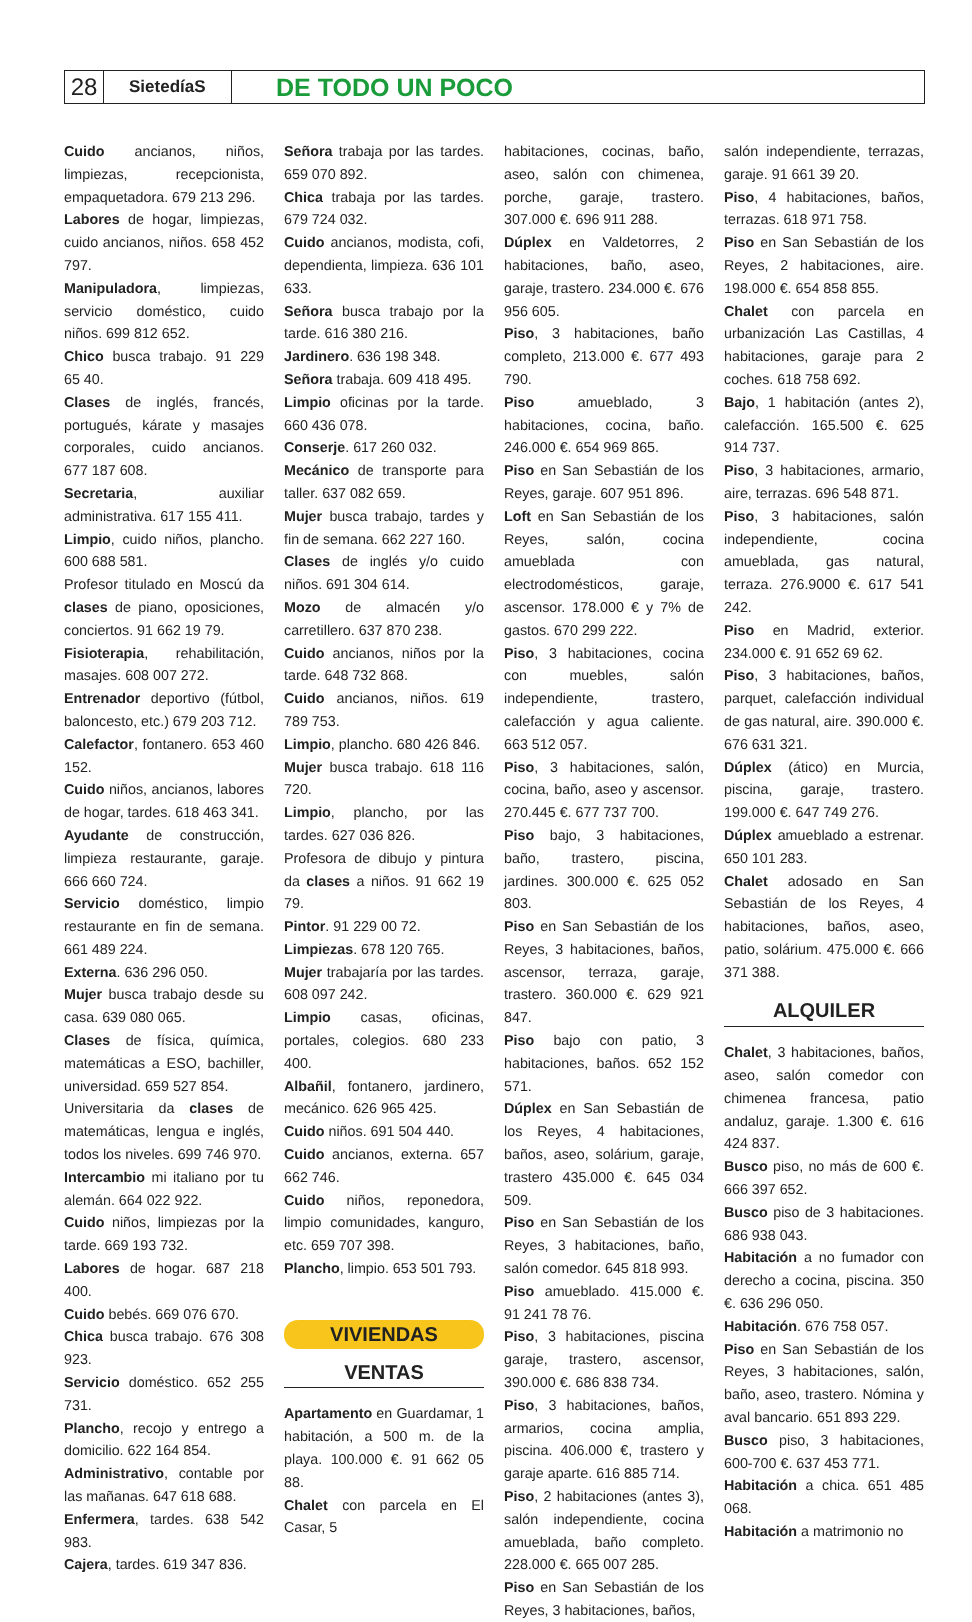28
SietedíaS
DE TODO UN POCO
Cuido ancianos, niños, limpiezas, recepcionista, empaquetadora. 679 213 296.
Labores de hogar, limpiezas, cuido ancianos, niños. 658 452 797.
Manipuladora, limpiezas, servicio doméstico, cuido niños. 699 812 652.
Chico busca trabajo. 91 229 65 40.
Clases de inglés, francés, portugués, kárate y masajes corporales, cuido ancianos. 677 187 608.
Secretaria, auxiliar administrativa. 617 155 411.
Limpio, cuido niños, plancho. 600 688 581.
Profesor titulado en Moscú da clases de piano, oposiciones, conciertos. 91 662 19 79.
Fisioterapia, rehabilitación, masajes. 608 007 272.
Entrenador deportivo (fútbol, baloncesto, etc.) 679 203 712.
Calefactor, fontanero. 653 460 152.
Cuido niños, ancianos, labores de hogar, tardes. 618 463 341.
Ayudante de construcción, limpieza restaurante, garaje. 666 660 724.
Servicio doméstico, limpio restaurante en fin de semana. 661 489 224.
Externa. 636 296 050.
Mujer busca trabajo desde su casa. 639 080 065.
Clases de física, química, matemáticas a ESO, bachiller, universidad. 659 527 854.
Universitaria da clases de matemáticas, lengua e inglés, todos los niveles. 699 746 970.
Intercambio mi italiano por tu alemán. 664 022 922.
Cuido niños, limpiezas por la tarde. 669 193 732.
Labores de hogar. 687 218 400.
Cuido bebés. 669 076 670.
Chica busca trabajo. 676 308 923.
Servicio doméstico. 652 255 731.
Plancho, recojo y entrego a domicilio. 622 164 854.
Administrativo, contable por las mañanas. 647 618 688.
Enfermera, tardes. 638 542 983.
Cajera, tardes. 619 347 836.
Señora trabaja por las tardes. 659 070 892.
Chica trabaja por las tardes. 679 724 032.
Cuido ancianos, modista, cofi, dependienta, limpieza. 636 101 633.
Señora busca trabajo por la tarde. 616 380 216.
Jardinero. 636 198 348.
Señora trabaja. 609 418 495.
Limpio oficinas por la tarde. 660 436 078.
Conserje. 617 260 032.
Mecánico de transporte para taller. 637 082 659.
Mujer busca trabajo, tardes y fin de semana. 662 227 160.
Clases de inglés y/o cuido niños. 691 304 614.
Mozo de almacén y/o carretillero. 637 870 238.
Cuido ancianos, niños por la tarde. 648 732 868.
Cuido ancianos, niños. 619 789 753.
Limpio, plancho. 680 426 846.
Mujer busca trabajo. 618 116 720.
Limpio, plancho, por las tardes. 627 036 826.
Profesora de dibujo y pintura da clases a niños. 91 662 19 79.
Pintor. 91 229 00 72.
Limpiezas. 678 120 765.
Mujer trabajaría por las tardes. 608 097 242.
Limpio casas, oficinas, portales, colegios. 680 233 400.
Albañil, fontanero, jardinero, mecánico. 626 965 425.
Cuido niños. 691 504 440.
Cuido ancianos, externa. 657 662 746.
Cuido niños, reponedora, limpio comunidades, kanguro, etc. 659 707 398.
Plancho, limpio. 653 501 793.
VIVIENDAS
VENTAS
Apartamento en Guardamar, 1 habitación, a 500 m. de la playa. 100.000 €. 91 662 05 88.
Chalet con parcela en El Casar, 5
habitaciones, cocinas, baño, aseo, salón con chimenea, porche, garaje, trastero. 307.000 €. 696 911 288.
Dúplex en Valdetorres, 2 habitaciones, baño, aseo, garaje, trastero. 234.000 €. 676 956 605.
Piso, 3 habitaciones, baño completo, 213.000 €. 677 493 790.
Piso amueblado, 3 habitaciones, cocina, baño. 246.000 €. 654 969 865.
Piso en San Sebastián de los Reyes, garaje. 607 951 896.
Loft en San Sebastián de los Reyes, salón, cocina amueblada con electrodomésticos, garaje, ascensor. 178.000 € y 7% de gastos. 670 299 222.
Piso, 3 habitaciones, cocina con muebles, salón independiente, trastero, calefacción y agua caliente. 663 512 057.
Piso, 3 habitaciones, salón, cocina, baño, aseo y ascensor. 270.445 €. 677 737 700.
Piso bajo, 3 habitaciones, baño, trastero, piscina, jardines. 300.000 €. 625 052 803.
Piso en San Sebastián de los Reyes, 3 habitaciones, baños, ascensor, terraza, garaje, trastero. 360.000 €. 629 921 847.
Piso bajo con patio, 3 habitaciones, baños. 652 152 571.
Dúplex en San Sebastián de los Reyes, 4 habitaciones, baños, aseo, solárium, garaje, trastero 435.000 €. 645 034 509.
Piso en San Sebastián de los Reyes, 3 habitaciones, baño, salón comedor. 645 818 993.
Piso amueblado. 415.000 €. 91 241 78 76.
Piso, 3 habitaciones, piscina garaje, trastero, ascensor, 390.000 €. 686 838 734.
Piso, 3 habitaciones, baños, armarios, cocina amplia, piscina. 406.000 €, trastero y garaje aparte. 616 885 714.
Piso, 2 habitaciones (antes 3), salón independiente, cocina amueblada, baño completo. 228.000 €. 665 007 285.
Piso en San Sebastián de los Reyes, 3 habitaciones, baños,
salón independiente, terrazas, garaje. 91 661 39 20.
Piso, 4 habitaciones, baños, terrazas. 618 971 758.
Piso en San Sebastián de los Reyes, 2 habitaciones, aire. 198.000 €. 654 858 855.
Chalet con parcela en urbanización Las Castillas, 4 habitaciones, garaje para 2 coches. 618 758 692.
Bajo, 1 habitación (antes 2), calefacción. 165.500 €. 625 914 737.
Piso, 3 habitaciones, armario, aire, terrazas. 696 548 871.
Piso, 3 habitaciones, salón independiente, cocina amueblada, gas natural, terraza. 276.9000 €. 617 541 242.
Piso en Madrid, exterior. 234.000 €. 91 652 69 62.
Piso, 3 habitaciones, baños, parquet, calefacción individual de gas natural, aire. 390.000 €. 676 631 321.
Dúplex (ático) en Murcia, piscina, garaje, trastero. 199.000 €. 647 749 276.
Dúplex amueblado a estrenar. 650 101 283.
Chalet adosado en San Sebastián de los Reyes, 4 habitaciones, baños, aseo, patio, solárium. 475.000 €. 666 371 388.
ALQUILER
Chalet, 3 habitaciones, baños, aseo, salón comedor con chimenea francesa, patio andaluz, garaje. 1.300 €. 616 424 837.
Busco piso, no más de 600 €. 666 397 652.
Busco piso de 3 habitaciones. 686 938 043.
Habitación a no fumador con derecho a cocina, piscina. 350 €. 636 296 050.
Habitación. 676 758 057.
Piso en San Sebastián de los Reyes, 3 habitaciones, salón, baño, aseo, trastero. Nómina y aval bancario. 651 893 229.
Busco piso, 3 habitaciones, 600-700 €. 637 453 771.
Habitación a chica. 651 485 068.
Habitación a matrimonio no